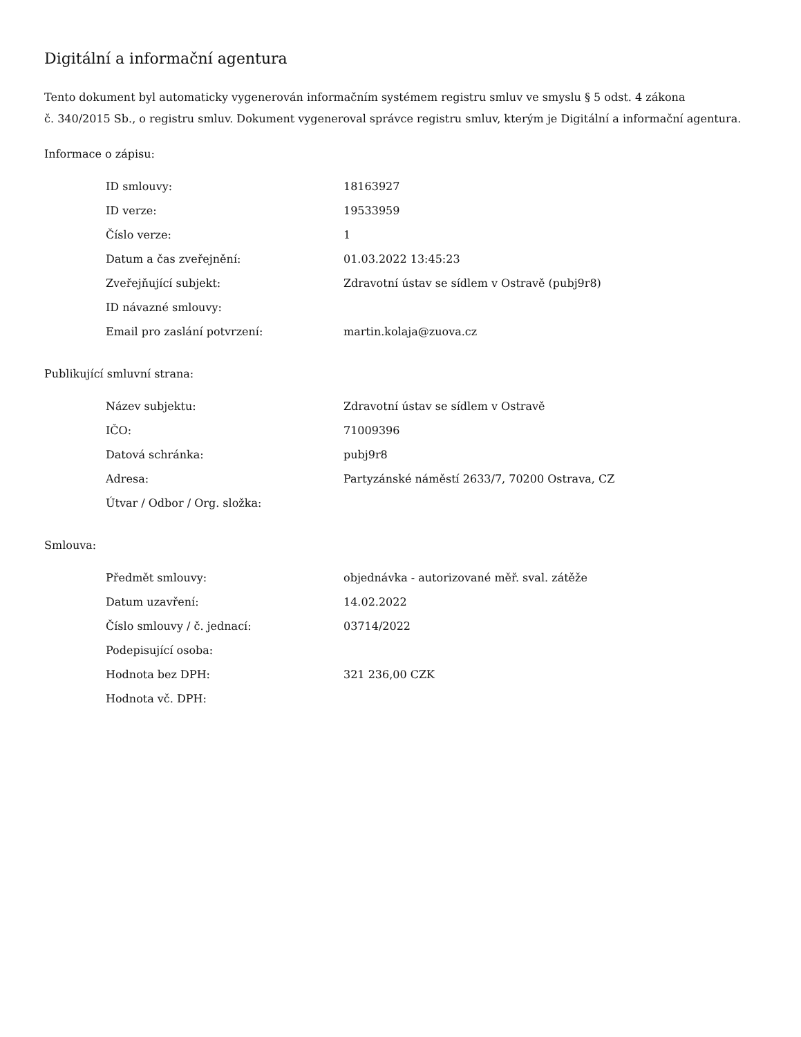Digitální a informační agentura
Tento dokument byl automaticky vygenerován informačním systémem registru smluv ve smyslu § 5 odst. 4 zákona
č. 340/2015 Sb., o registru smluv. Dokument vygeneroval správce registru smluv, kterým je Digitální a informační agentura.
Informace o zápisu:
| ID smlouvy: | 18163927 |
| ID verze: | 19533959 |
| Číslo verze: | 1 |
| Datum a čas zveřejnění: | 01.03.2022 13:45:23 |
| Zveřejňující subjekt: | Zdravotní ústav se sídlem v Ostravě (pubj9r8) |
| ID návazné smlouvy: | |
| Email pro zaslání potvrzení: | martin.kolaja@zuova.cz |
Publikující smluvní strana:
| Název subjektu: | Zdravotní ústav se sídlem v Ostravě |
| IČO: | 71009396 |
| Datová schránka: | pubj9r8 |
| Adresa: | Partyzánské náměstí 2633/7, 70200 Ostrava, CZ |
| Útvar / Odbor / Org. složka: | |
Smlouva:
| Předmět smlouvy: | objednávka - autorizované měř. sval. zátěže |
| Datum uzavření: | 14.02.2022 |
| Číslo smlouvy / č. jednací: | 03714/2022 |
| Podepisující osoba: | |
| Hodnota bez DPH: | 321 236,00 CZK |
| Hodnota vč. DPH: | |